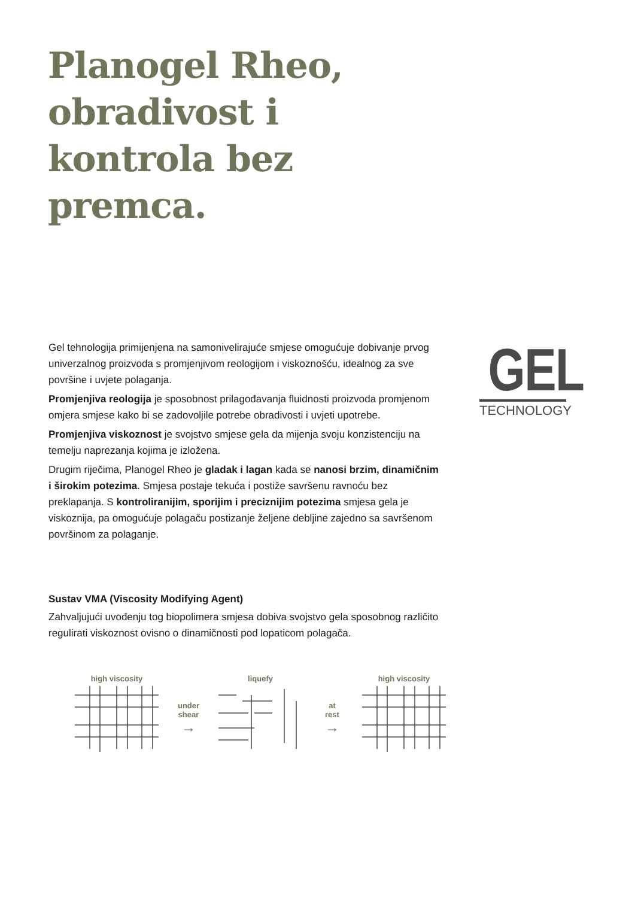Planogel Rheo,
obradivost i
kontrola bez
premca.
Gel tehnologija primijenjena na samonivelirajuće smjese omogućuje dobivanje prvog univerzalnog proizvoda s promjenjivom reologijom i viskoznošću, idealnog za sve površine i uvjete polaganja.
Promjenjiva reologija je sposobnost prilagođavanja fluidnosti proizvoda promjenom omjera smjese kako bi se zadovoljile potrebe obradivosti i uvjeti upotrebe.
Promjenjiva viskoznost je svojstvo smjese gela da mijenja svoju konzistenciju na temelju naprezanja kojima je izložena.
Drugim riječima, Planogel Rheo je gladak i lagan kada se nanosi brzim, dinamičnim i širokim potezima. Smjesa postaje tekuća i postiže savršenu ravnoću bez preklapanja. S kontroliranijim, sporijim i preciznijim potezima smjesa gela je viskoznija, pa omogućuje polagaču postizanje željene debljine zajedno sa savršenom površinom za polaganje.
GEL
TECHNOLOGY
Sustav VMA (Viscosity Modifying Agent)
Zahvaljujući uvođenju tog biopolimera smjesa dobiva svojstvo gela sposobnog različito regulirati viskoznost ovisno o dinamičnosti pod lopaticom polagača.
high viscosity
under
shear
→
liquefy
at
rest
→
high viscosity